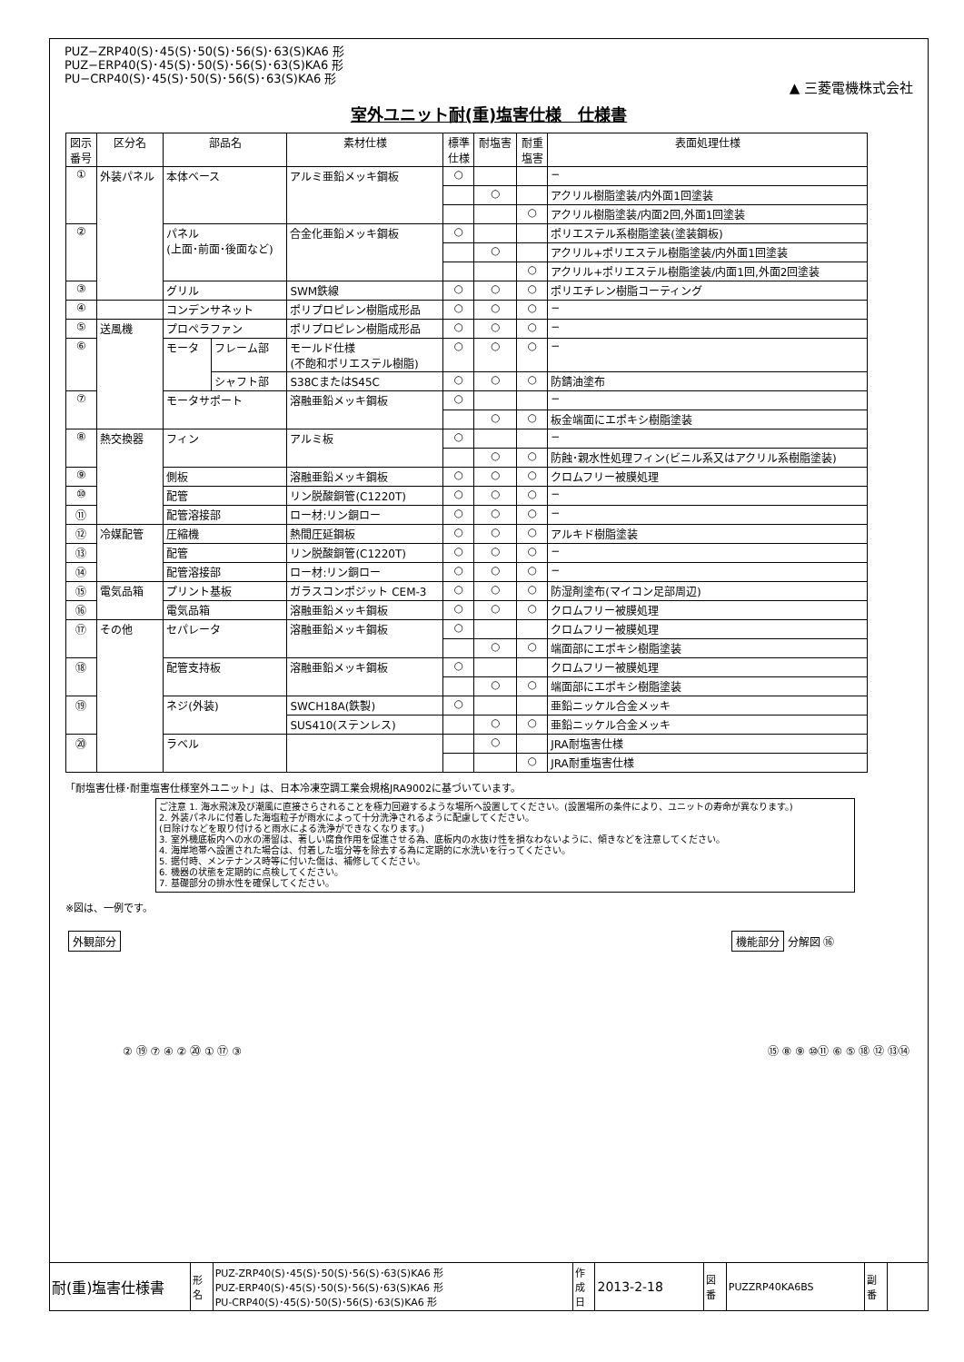PUZ−ZRP40(S)･45(S)･50(S)･56(S)･63(S)KA6 形
PUZ−ERP40(S)･45(S)･50(S)･56(S)･63(S)KA6 形
PU−CRP40(S)･45(S)･50(S)･56(S)･63(S)KA6 形
▲ 三菱電機株式会社
室外ユニット耐(重)塩害仕様　仕様書
| 図示 番号 | 区分名 | 部品名 | | 素材仕様 | 標準 仕様 | 耐塩害 | 耐重 塩害 | 表面処理仕様 |
| --- | --- | --- | --- | --- | --- | --- | --- | --- |
| ① | 外装パネル | 本体ベース | | アルミ亜鉛メッキ鋼板 | ○ | | | − |
| | | | | | | ○ | | アクリル樹脂塗装/内外面1回塗装 |
| | | | | | | | ○ | アクリル樹脂塗装/内面2回,外面1回塗装 |
| ② | | パネル (上面･前面･後面など) | | 合金化亜鉛メッキ鋼板 | ○ | | | ポリエステル系樹脂塗装(塗装鋼板) |
| | | | | | | ○ | | アクリル+ポリエステル樹脂塗装/内外面1回塗装 |
| | | | | | | | ○ | アクリル+ポリエステル樹脂塗装/内面1回,外面2回塗装 |
| ③ | | グリル | | SWM鉄線 | ○ | ○ | ○ | ポリエチレン樹脂コーティング |
| ④ | | コンデンサネット | | ポリプロピレン樹脂成形品 | ○ | ○ | ○ | − |
| ⑤ | 送風機 | プロペラファン | | ポリプロピレン樹脂成形品 | ○ | ○ | ○ | − |
| ⑥ | | モータ | フレーム部 | モールド仕様 (不飽和ポリエステル樹脂) | ○ | ○ | ○ | − |
| | | | シャフト部 | S38CまたはS45C | ○ | ○ | ○ | 防錆油塗布 |
| ⑦ | | モータサポート | | 溶融亜鉛メッキ鋼板 | ○ | | | − |
| | | | | | | ○ | ○ | 板金端面にエポキシ樹脂塗装 |
| ⑧ | 熱交換器 | フィン | | アルミ板 | ○ | | | − |
| | | | | | | ○ | ○ | 防蝕･親水性処理フィン(ビニル系又はアクリル系樹脂塗装) |
| ⑨ | | 側板 | | 溶融亜鉛メッキ鋼板 | ○ | ○ | ○ | クロムフリー被膜処理 |
| ⑩ | | 配管 | | リン脱酸銅管(C1220T) | ○ | ○ | ○ | − |
| ⑪ | | 配管溶接部 | | ロー材:リン銅ロー | ○ | ○ | ○ | − |
| ⑫ | 冷媒配管 | 圧縮機 | | 熱間圧延鋼板 | ○ | ○ | ○ | アルキド樹脂塗装 |
| ⑬ | | 配管 | | リン脱酸銅管(C1220T) | ○ | ○ | ○ | − |
| ⑭ | | 配管溶接部 | | ロー材:リン銅ロー | ○ | ○ | ○ | − |
| ⑮ | 電気品箱 | プリント基板 | | ガラスコンポジット CEM-3 | ○ | ○ | ○ | 防湿剤塗布(マイコン足部周辺) |
| ⑯ | | 電気品箱 | | 溶融亜鉛メッキ鋼板 | ○ | ○ | ○ | クロムフリー被膜処理 |
| ⑰ | その他 | セパレータ | | 溶融亜鉛メッキ鋼板 | ○ | | | クロムフリー被膜処理 |
| | | | | | | ○ | ○ | 端面部にエポキシ樹脂塗装 |
| ⑱ | | 配管支持板 | | 溶融亜鉛メッキ鋼板 | ○ | | | クロムフリー被膜処理 |
| | | | | | | ○ | ○ | 端面部にエポキシ樹脂塗装 |
| ⑲ | | ネジ(外装) | | SWCH18A(鉄製) | ○ | | | 亜鉛ニッケル合金メッキ |
| | | | | SUS410(ステンレス) | | ○ | ○ | 亜鉛ニッケル合金メッキ |
| ⑳ | | ラベル | | | | ○ | | JRA耐塩害仕様 |
| | | | | | | | ○ | JRA耐重塩害仕様 |
「耐塩害仕様･耐重塩害仕様室外ユニット」は、日本冷凍空調工業会規格JRA9002に基づいています。
ご注意 1. 海水飛沫及び潮風に直接さらされることを極力回避するような場所へ設置してください。(設置場所の条件により、ユニットの寿命が異なります。)
2. 外装パネルに付着した海塩粒子が雨水によって十分洗浄されるように配慮してください。
(日除けなどを取り付けると雨水による洗浄ができなくなります。)
3. 室外機底板内への水の滞留は、著しい腐食作用を促進させる為、底板内の水抜け性を損なわないように、傾きなどを注意してください。
4. 海岸地帯へ設置された場合は、付着した塩分等を除去する為に定期的に水洗いを行ってください。
5. 据付時、メンテナンス時等に付いた傷は、補修してください。
6. 機器の状態を定期的に点検してください。
7. 基礎部分の排水性を確保してください。
※図は、一例です。
外観部分
② ⑲ ⑦ ④ ② ⑳ ① ⑰ ③
機能部分 分解図 ⑯
⑮ ⑧ ⑨ ⑩⑪ ⑥ ⑤ ⑱ ⑫ ⑬⑭
| 耐(重)塩害仕様書 | 形 名 | PUZ-ZRP40(S)･45(S)･50(S)･56(S)･63(S)KA6 形 PUZ-ERP40(S)･45(S)･50(S)･56(S)･63(S)KA6 形 PU-CRP40(S)･45(S)･50(S)･56(S)･63(S)KA6 形 | 作 成 日 | 2013-2-18 | 図 番 | PUZZRP40KA6BS | 副 番 | |